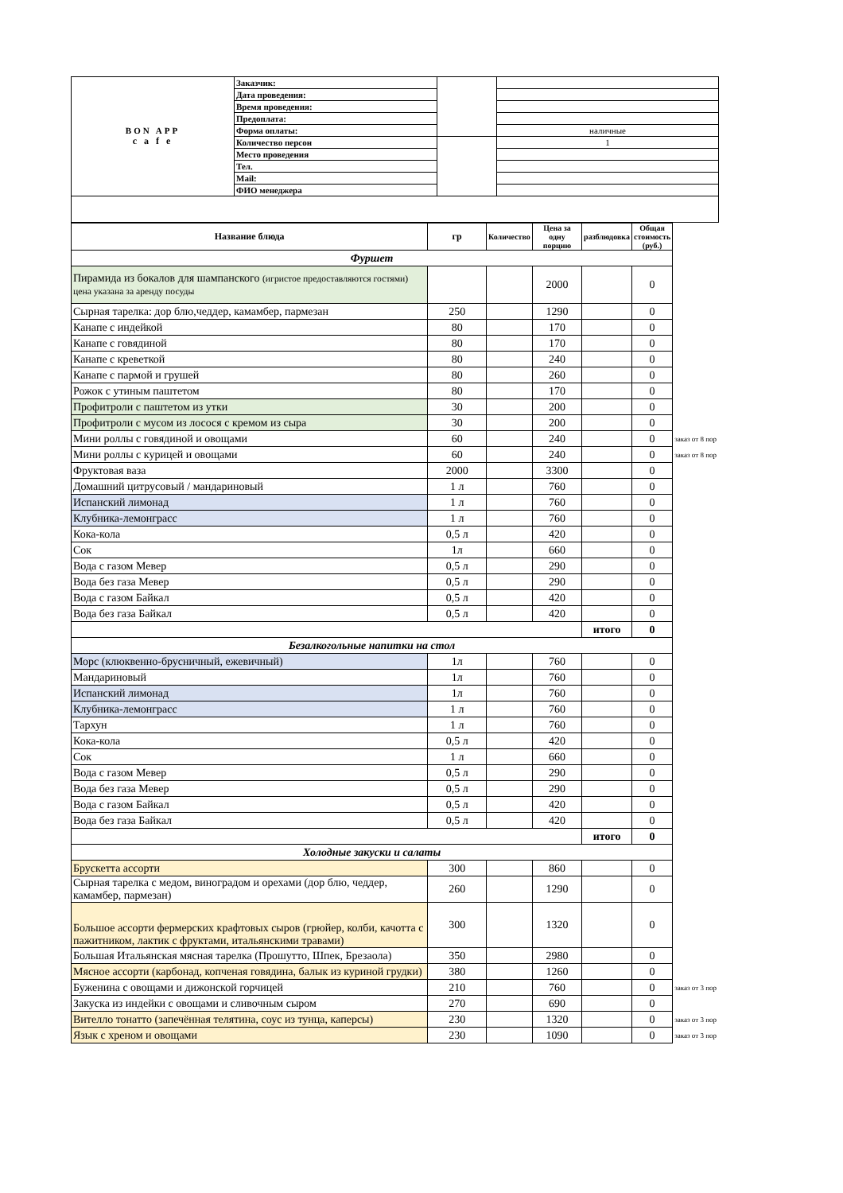| BON APP c a f e | Заказчик: | | |
| | Дата проведения: | | |
| | Время проведения: | | |
| | Предоплата: | | |
| | Форма оплаты: | | наличные |
| | Количество персон | | 1 |
| | Место проведения | | |
| | Тел. | | |
| | Mail: | | |
| | ФИО менеджера | | |
| Название блюда | гр | Количество | Цена за одну порцию | разблюдовка | Общая стоимость (руб.) | |
| Фуршет | | | | | | |
| Пирамида из бокалов для шампанского (игристое предоставляются гостями) цена указана за аренду посуды | | | 2000 | | 0 | |
| Сырная тарелка: дор блю,чеддер, камамбер, пармезан | 250 | | 1290 | | 0 | |
| Канапе с индейкой | 80 | | 170 | | 0 | |
| Канапе с говядиной | 80 | | 170 | | 0 | |
| Канапе с креветкой | 80 | | 240 | | 0 | |
| Канапе с пармой и грушей | 80 | | 260 | | 0 | |
| Рожок с утиным паштетом | 80 | | 170 | | 0 | |
| Профитроли с паштетом из утки | 30 | | 200 | | 0 | |
| Профитроли с мусом из лосося с кремом из сыра | 30 | | 200 | | 0 | |
| Мини роллы с говядиной и овощами | 60 | | 240 | | 0 | заказ от 8 пор |
| Мини роллы с курицей и овощами | 60 | | 240 | | 0 | заказ от 8 пор |
| Фруктовая ваза | 2000 | | 3300 | | 0 | |
| Домашний цитрусовый / мандариновый | 1 л | | 760 | | 0 | |
| Испанский лимонад | 1 л | | 760 | | 0 | |
| Клубника-лемонграсс | 1 л | | 760 | | 0 | |
| Кока-кола | 0,5 л | | 420 | | 0 | |
| Сок | 1л | | 660 | | 0 | |
| Вода с газом Мевер | 0,5 л | | 290 | | 0 | |
| Вода без газа Мевер | 0,5 л | | 290 | | 0 | |
| Вода с газом Байкал | 0,5 л | | 420 | | 0 | |
| Вода без газа Байкал | 0,5 л | | 420 | | 0 | |
| | | | | итого | 0 | |
| Безалкогольные напитки на стол | | | | | | |
| Морс (клюквенно-брусничный, ежевичный) | 1л | | 760 | | 0 | |
| Мандариновый | 1л | | 760 | | 0 | |
| Испанский лимонад | 1л | | 760 | | 0 | |
| Клубника-лемонграсс | 1 л | | 760 | | 0 | |
| Тархун | 1 л | | 760 | | 0 | |
| Кока-кола | 0,5 л | | 420 | | 0 | |
| Сок | 1 л | | 660 | | 0 | |
| Вода с газом Мевер | 0,5 л | | 290 | | 0 | |
| Вода без газа Мевер | 0,5 л | | 290 | | 0 | |
| Вода с газом Байкал | 0,5 л | | 420 | | 0 | |
| Вода без газа Байкал | 0,5 л | | 420 | | 0 | |
| | | | | итого | 0 | |
| Холодные закуски и салаты | | | | | | |
| Брускетта ассорти | 300 | | 860 | | 0 | |
| Сырная тарелка с медом, виноградом и орехами (дор блю, чеддер, камамбер, пармезан) | 260 | | 1290 | | 0 | |
| Большое ассорти фермерских крафтовых сыров (грюйер, колби, качотта с пажитником, лактик с фруктами, итальянскими травами) | 300 | | 1320 | | 0 | |
| Большая Итальянская мясная тарелка (Прошутто, Шпек, Брезаола) | 350 | | 2980 | | 0 | |
| Мясное ассорти (карбонад, копченая говядина, балык из куриной грудки) | 380 | | 1260 | | 0 | |
| Буженина с овощами и дижонской горчицей | 210 | | 760 | | 0 | заказ от 3 пор |
| Закуска из индейки с овощами и сливочным сыром | 270 | | 690 | | 0 | |
| Вителло тонатто (запечённая телятина, соус из тунца, каперсы) | 230 | | 1320 | | 0 | заказ от 3 пор |
| Язык с хреном и овощами | 230 | | 1090 | | 0 | заказ от 3 пор |